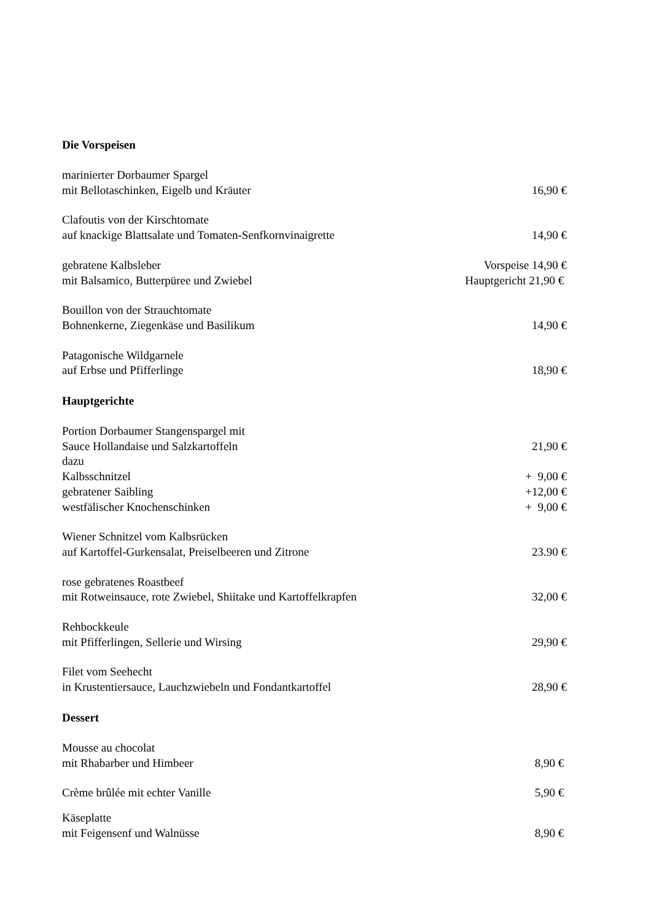Die Vorspeisen
marinierter Dorbaumer Spargel
mit Bellotaschinken, Eigelb und Kräuter 16,90 €
Clafoutis von der Kirschtomate
auf knackige Blattsalate und Tomaten-Senfkornvinaigrette 14,90 €
gebratene Kalbsleber Vorspeise 14,90 €
mit Balsamico, Butterpüree und Zwiebel Hauptgericht 21,90 €
Bouillon von der Strauchtomate
Bohnenkerne, Ziegenkäse und Basilikum 14,90 €
Patagonische Wildgarnele
auf Erbse und Pfifferlinge 18,90 €
Hauptgerichte
Portion Dorbaumer Stangenspargel mit
Sauce Hollandaise und Salzkartoffeln 21,90 €
dazu
Kalbsschnitzel + 9,00 €
gebratener Saibling +12,00 €
westfälischer Knochenschinken + 9,00 €
Wiener Schnitzel vom Kalbsrücken
auf Kartoffel-Gurkensalat, Preiselbeeren und Zitrone 23.90 €
rose gebratenes Roastbeef
mit Rotweinsauce, rote Zwiebel, Shiitake und Kartoffelkrapfen 32,00 €
Rehbockkeule
mit Pfifferlingen, Sellerie und Wirsing 29,90 €
Filet vom Seehecht
in Krustentiersauce, Lauchzwiebeln und Fondantkartoffel 28,90 €
Dessert
Mousse au chocolat
mit Rhabarber und Himbeer 8,90 €
Crème brûlée mit echter Vanille 5,90 €
Käseplatte
mit Feigensenf und Walnüsse 8,90 €